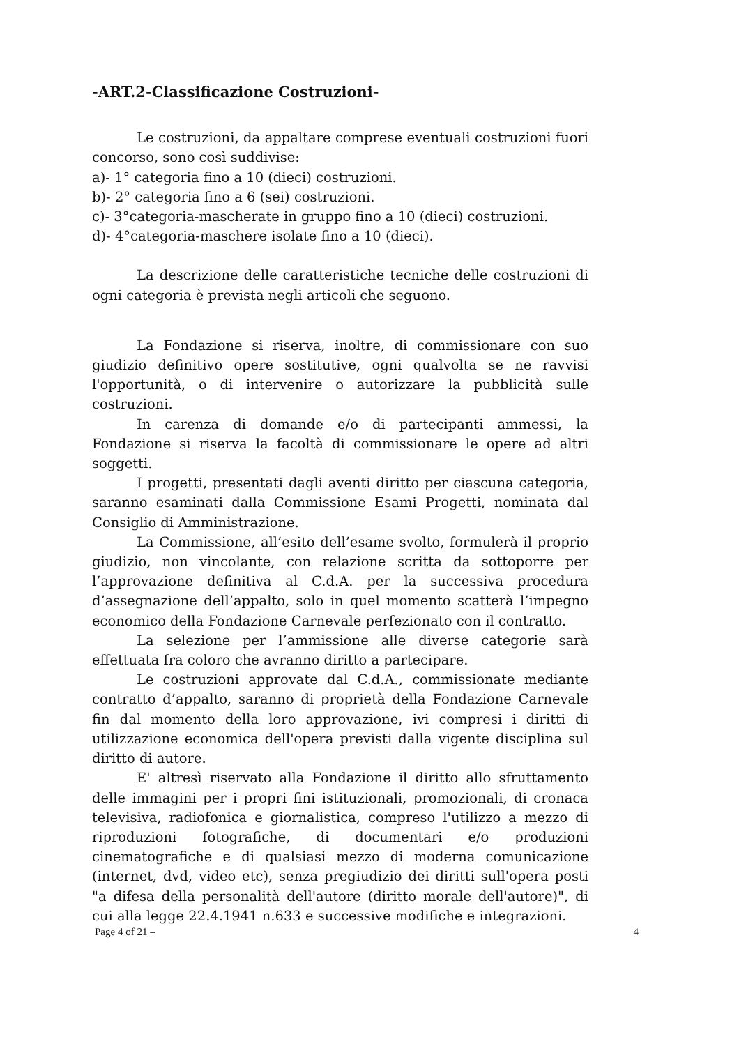-ART.2-Classificazione Costruzioni-
Le costruzioni, da appaltare comprese eventuali costruzioni fuori concorso, sono così suddivise:
a)- 1° categoria fino a 10 (dieci) costruzioni.
b)- 2° categoria fino a 6 (sei) costruzioni.
c)- 3°categoria-mascherate in gruppo fino a 10 (dieci) costruzioni.
d)- 4°categoria-maschere isolate fino a 10 (dieci).
La descrizione delle caratteristiche tecniche delle costruzioni di ogni categoria è prevista negli articoli che seguono.
La Fondazione si riserva, inoltre, di commissionare con suo giudizio definitivo opere sostitutive, ogni qualvolta se ne ravvisi l'opportunità, o di intervenire o autorizzare la pubblicità sulle costruzioni.
In carenza di domande e/o di partecipanti ammessi, la Fondazione si riserva la facoltà di commissionare le opere ad altri soggetti.
I progetti, presentati dagli aventi diritto per ciascuna categoria, saranno esaminati dalla Commissione Esami Progetti, nominata dal Consiglio di Amministrazione.
La Commissione, all’esito dell’esame svolto, formulerà il proprio giudizio, non vincolante, con relazione scritta da sottoporre per l’approvazione definitiva al C.d.A. per la successiva procedura d’assegnazione dell’appalto, solo in quel momento scatterà l’impegno economico della Fondazione Carnevale perfezionato con il contratto.
La selezione per l’ammissione alle diverse categorie sarà effettuata fra coloro che avranno diritto a partecipare.
Le costruzioni approvate dal C.d.A., commissionate mediante contratto d’appalto, saranno di proprietà della Fondazione Carnevale fin dal momento della loro approvazione, ivi compresi i diritti di utilizzazione economica dell'opera previsti dalla vigente disciplina sul diritto di autore.
E' altresì riservato alla Fondazione il diritto allo sfruttamento delle immagini per i propri fini istituzionali, promozionali, di cronaca televisiva, radiofonica e giornalistica, compreso l'utilizzo a mezzo di riproduzioni fotografiche, di documentari e/o produzioni cinematografiche e di qualsiasi mezzo di moderna comunicazione (internet, dvd, video etc), senza pregiudizio dei diritti sull'opera posti "a difesa della personalità dell'autore (diritto morale dell'autore)", di cui alla legge 22.4.1941 n.633 e successive modifiche e integrazioni.
Page 4 of 21 – 4